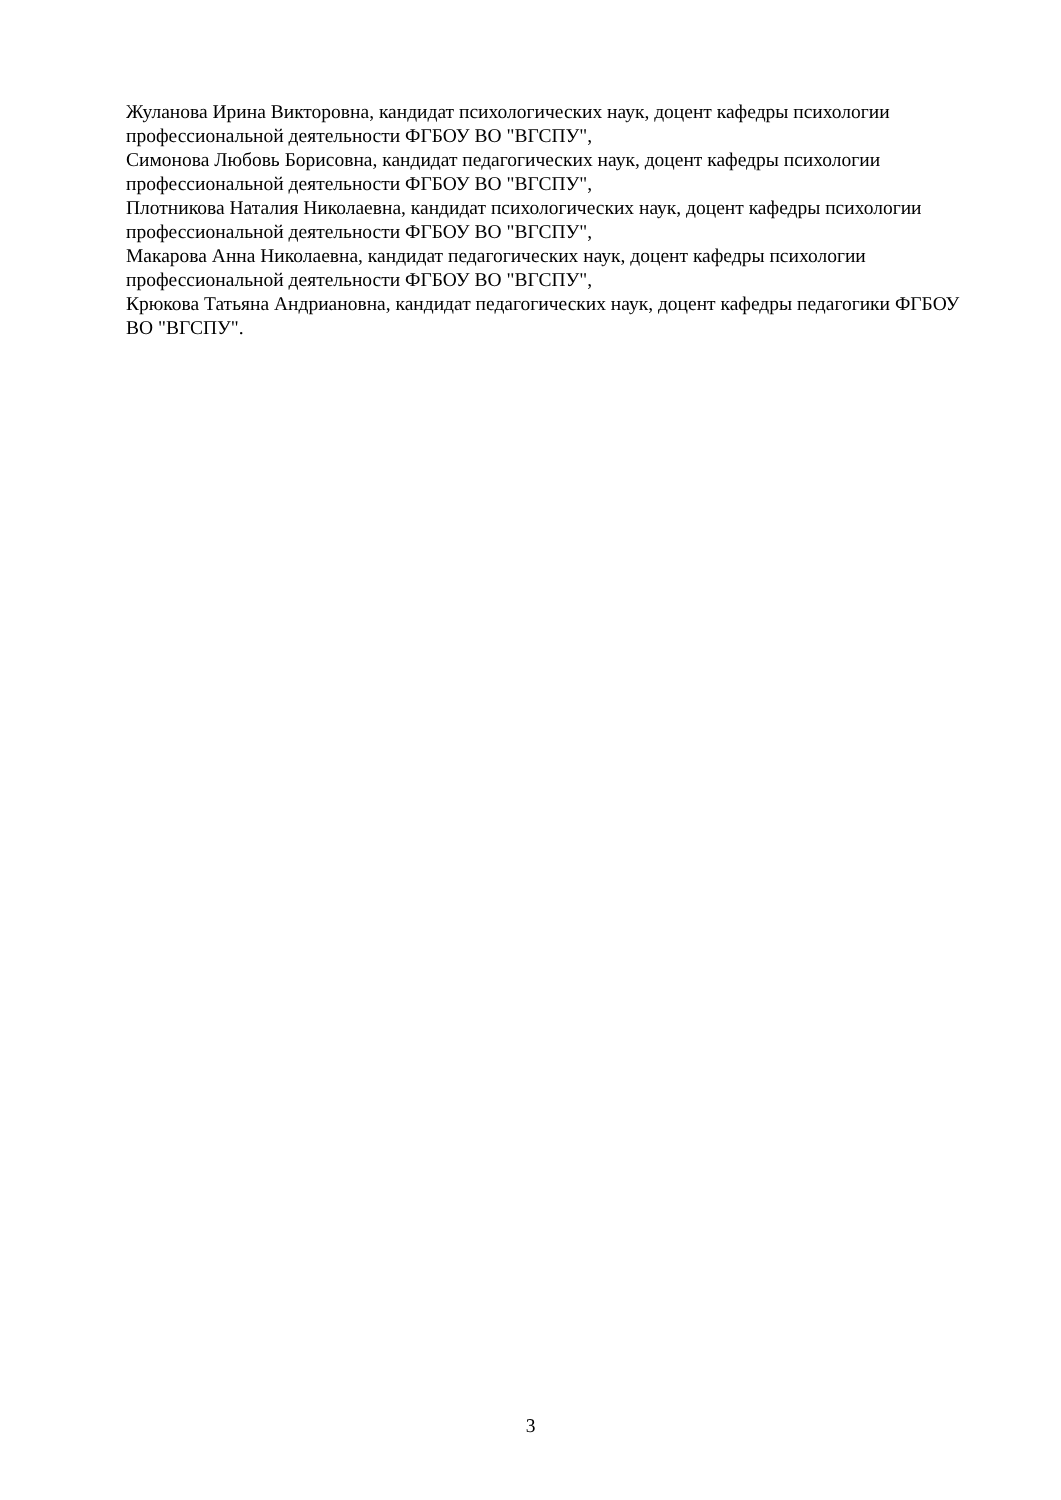Жуланова Ирина Викторовна, кандидат психологических наук, доцент кафедры психологии профессиональной деятельности ФГБОУ ВО "ВГСПУ",
Симонова Любовь Борисовна, кандидат педагогических наук, доцент кафедры психологии профессиональной деятельности ФГБОУ ВО "ВГСПУ",
Плотникова Наталия Николаевна, кандидат психологических наук, доцент кафедры психологии профессиональной деятельности ФГБОУ ВО "ВГСПУ",
Макарова Анна Николаевна, кандидат педагогических наук, доцент кафедры психологии профессиональной деятельности ФГБОУ ВО "ВГСПУ",
Крюкова Татьяна Андриановна, кандидат педагогических наук, доцент кафедры педагогики ФГБОУ ВО "ВГСПУ".
3